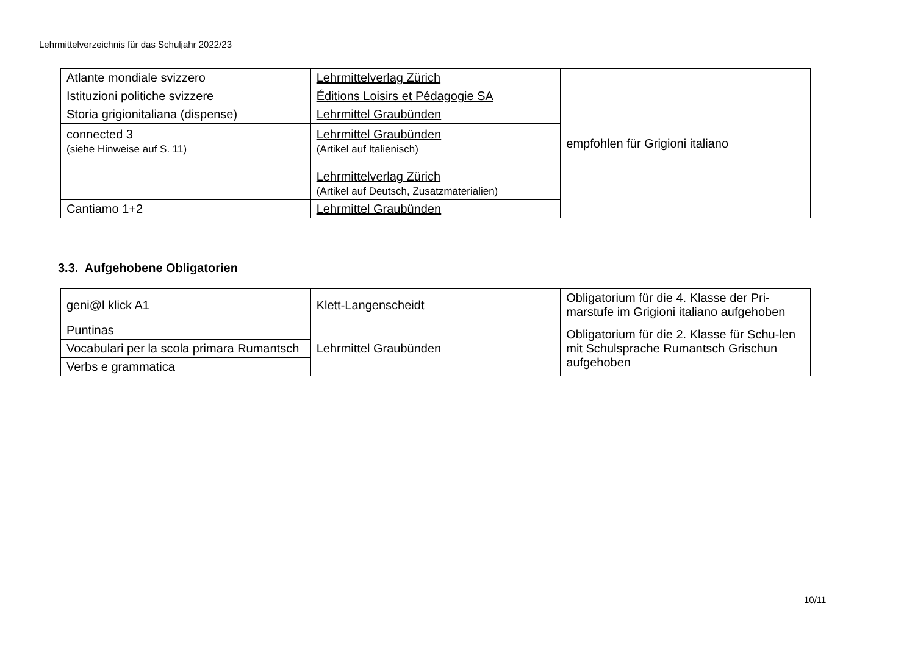Lehrmittelverzeichnis für das Schuljahr 2022/23
| Atlante mondiale svizzero | Lehrmittelverlag Zürich | empfohlen für Grigioni italiano |
| Istituzioni politiche svizzere | Éditions Loisirs et Pédagogie SA | |
| Storia grigionitaliana (dispense) | Lehrmittel Graubünden | |
| connected 3 (siehe Hinweise auf S. 11) | Lehrmittel Graubünden (Artikel auf Italienisch) Lehrmittelverlag Zürich (Artikel auf Deutsch, Zusatzmaterialien) | |
| Cantiamo 1+2 | Lehrmittel Graubünden | |
3.3. Aufgehobene Obligatorien
| geni@l klick A1 | Klett-Langenscheidt | Obligatorium für die 4. Klasse der Pri-marstufe im Grigioni italiano aufgehoben |
| Puntinas | Lehrmittel Graubünden | Obligatorium für die 2. Klasse für Schu-len mit Schulsprache Rumantsch Grischun aufgehoben |
| Vocabulari per la scola primara Rumantsch | | |
| Verbs e grammatica | | |
10/11